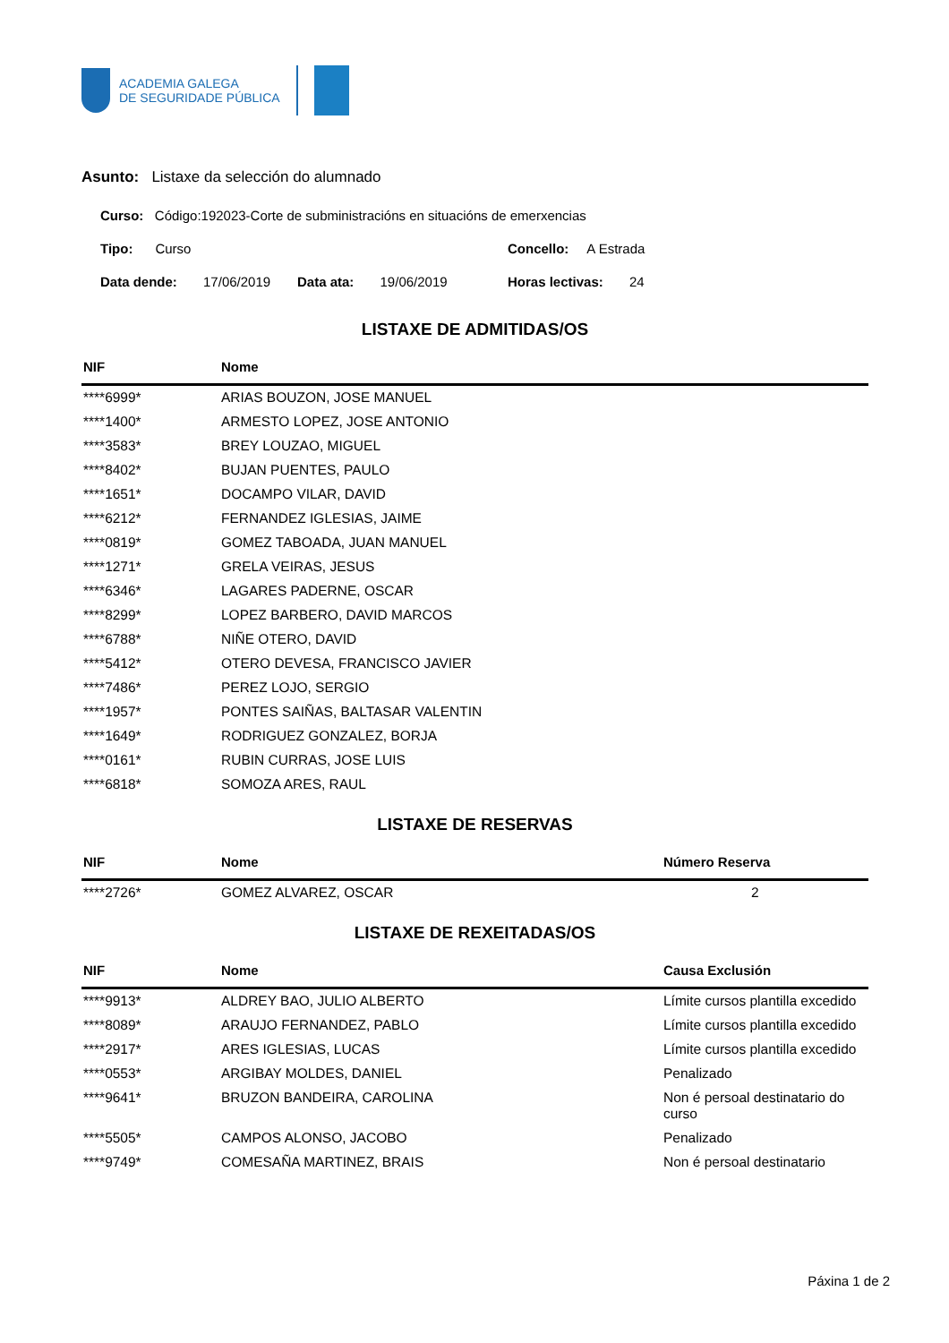ACADEMIA GALEGA
DE SEGURIDADE PÚBLICA
Asunto: Listaxe da selección do alumnado
Curso: Código:192023-Corte de subministracións en situacións de emerxencias
Tipo: Curso Concello: A Estrada
Data dende: 17/06/2019
Data ata: 19/06/2019 Horas lectivas: 24
LISTAXE DE ADMITIDAS/OS
| NIF | Nome |
| --- | --- |
| ****6999* | ARIAS BOUZON, JOSE MANUEL |
| ****1400* | ARMESTO LOPEZ, JOSE ANTONIO |
| ****3583* | BREY LOUZAO, MIGUEL |
| ****8402* | BUJAN PUENTES, PAULO |
| ****1651* | DOCAMPO VILAR, DAVID |
| ****6212* | FERNANDEZ IGLESIAS, JAIME |
| ****0819* | GOMEZ TABOADA, JUAN MANUEL |
| ****1271* | GRELA VEIRAS, JESUS |
| ****6346* | LAGARES PADERNE, OSCAR |
| ****8299* | LOPEZ BARBERO, DAVID MARCOS |
| ****6788* | NIÑE OTERO, DAVID |
| ****5412* | OTERO DEVESA, FRANCISCO JAVIER |
| ****7486* | PEREZ LOJO, SERGIO |
| ****1957* | PONTES SAIÑAS, BALTASAR VALENTIN |
| ****1649* | RODRIGUEZ GONZALEZ, BORJA |
| ****0161* | RUBIN CURRAS, JOSE LUIS |
| ****6818* | SOMOZA ARES, RAUL |
LISTAXE DE RESERVAS
| NIF | Nome | Número Reserva |
| --- | --- | --- |
| ****2726* | GOMEZ ALVAREZ, OSCAR | 2 |
LISTAXE DE REXEITADAS/OS
| NIF | Nome | Causa Exclusión |
| --- | --- | --- |
| ****9913* | ALDREY BAO, JULIO ALBERTO | Límite cursos plantilla excedido |
| ****8089* | ARAUJO FERNANDEZ, PABLO | Límite cursos plantilla excedido |
| ****2917* | ARES IGLESIAS, LUCAS | Límite cursos plantilla excedido |
| ****0553* | ARGIBAY MOLDES, DANIEL | Penalizado |
| ****9641* | BRUZON BANDEIRA, CAROLINA | Non é persoal destinatario do curso |
| ****5505* | CAMPOS ALONSO, JACOBO | Penalizado |
| ****9749* | COMESAÑA MARTINEZ, BRAIS | Non é persoal destinatario |
Páxina 1 de 2